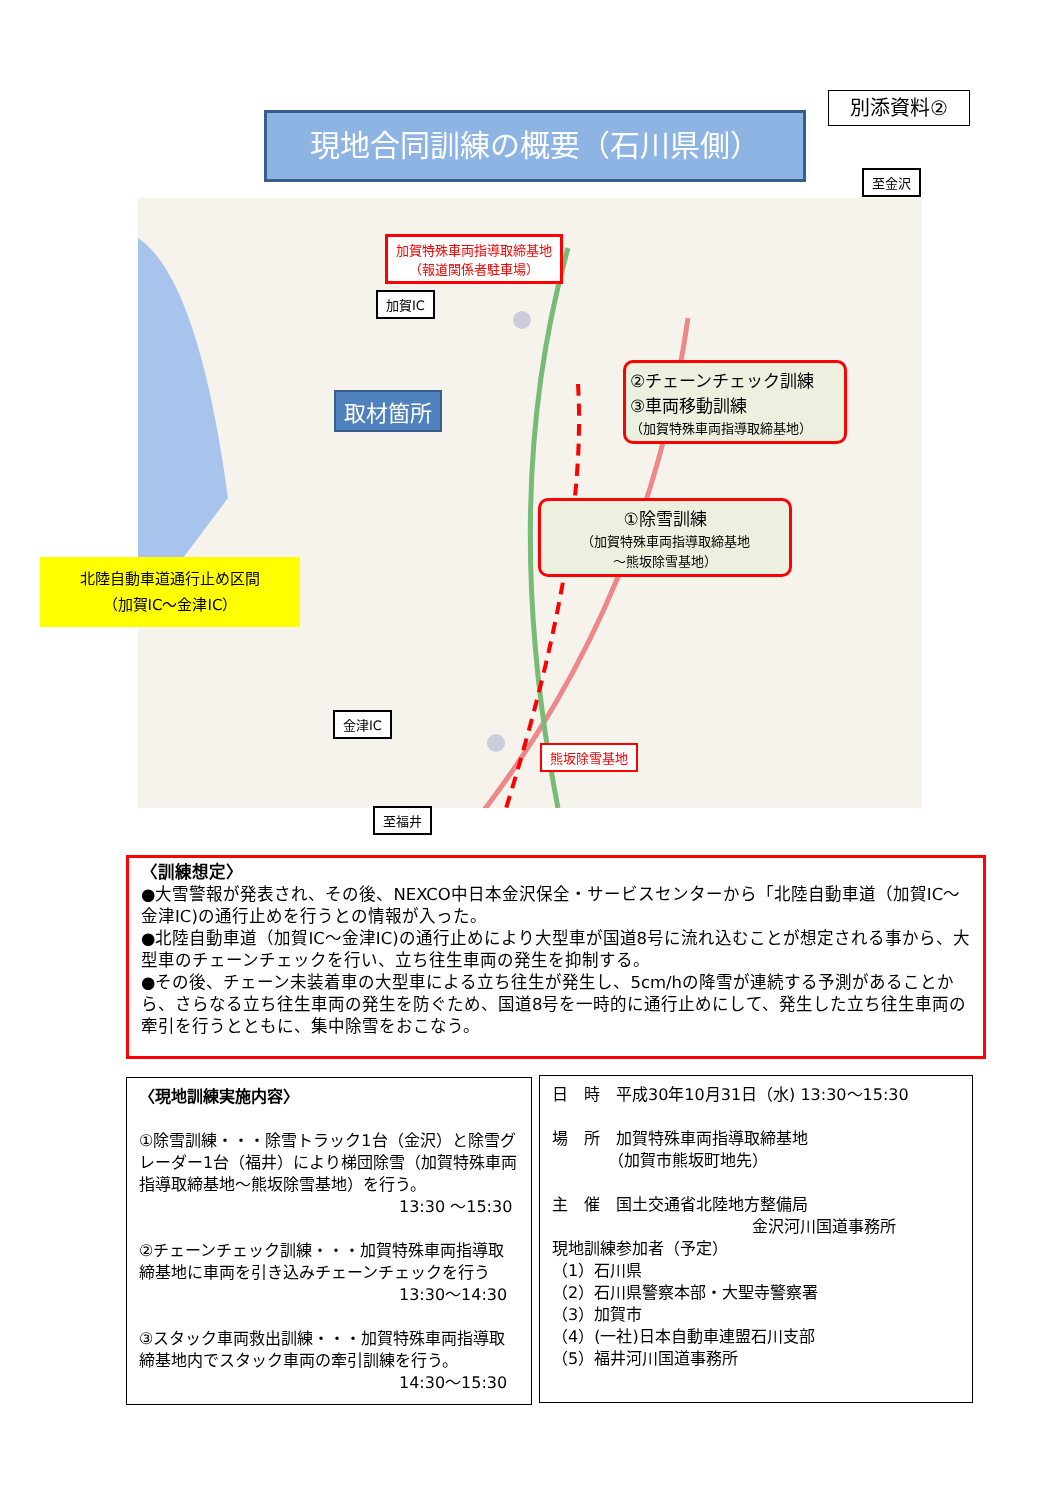別添資料②
現地合同訓練の概要（石川県側）
加賀特殊車両指導取締基地
（報道関係者駐車場）
加賀IC
至金沢
取材箇所
②チェーンチェック訓練
③車両移動訓練
（加賀特殊車両指導取締基地）
①除雪訓練
（加賀特殊車両指導取締基地
～熊坂除雪基地）
金津IC
熊坂除雪基地
至福井
北陸自動車道通行止め区間
（加賀IC～金津IC）
〈訓練想定〉
●大雪警報が発表され、その後、NEXCO中日本金沢保全・サービスセンターから「北陸自動車道（加賀IC～金津IC)の通行止めを行うとの情報が入った。
●北陸自動車道（加賀IC～金津IC)の通行止めにより大型車が国道8号に流れ込むことが想定される事から、大型車のチェーンチェックを行い、立ち往生車両の発生を抑制する。
●その後、チェーン未装着車の大型車による立ち往生が発生し、5cm/hの降雪が連続する予測があることから、さらなる立ち往生車両の発生を防ぐため、国道8号を一時的に通行止めにして、発生した立ち往生車両の牽引を行うとともに、集中除雪をおこなう。
〈現地訓練実施内容〉
①除雪訓練・・・除雪トラック1台（金沢）と除雪グレーダー1台（福井）により梯団除雪（加賀特殊車両指導取締基地～熊坂除雪基地）を行う。
13:30 ～15:30
②チェーンチェック訓練・・・加賀特殊車両指導取締基地に車両を引き込みチェーンチェックを行う
13:30～14:30
③スタック車両救出訓練・・・加賀特殊車両指導取締基地内でスタック車両の牽引訓練を行う。
14:30～15:30
日　時　平成30年10月31日（水) 13:30～15:30
場　所　加賀特殊車両指導取締基地
　　　　（加賀市熊坂町地先）
主　催　国土交通省北陸地方整備局
金沢河川国道事務所
現地訓練参加者（予定）
（1）石川県
（2）石川県警察本部・大聖寺警察署
（3）加賀市
（4）(一社)日本自動車連盟石川支部
（5）福井河川国道事務所